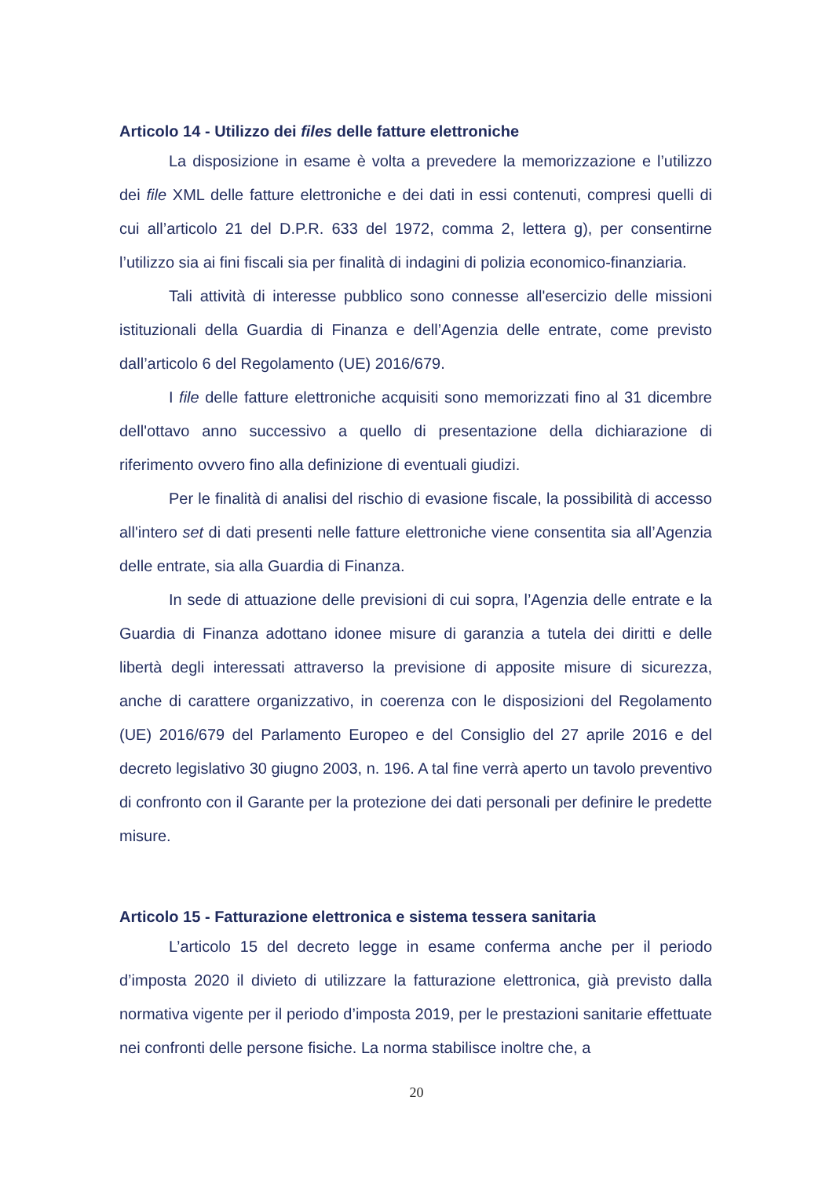Articolo 14 - Utilizzo dei files delle fatture elettroniche
La disposizione in esame è volta a prevedere la memorizzazione e l’utilizzo dei file XML delle fatture elettroniche e dei dati in essi contenuti, compresi quelli di cui all’articolo 21 del D.P.R. 633 del 1972, comma 2, lettera g), per consentirne l’utilizzo sia ai fini fiscali sia per finalità di indagini di polizia economico-finanziaria.
Tali attività di interesse pubblico sono connesse all'esercizio delle missioni istituzionali della Guardia di Finanza e dell’Agenzia delle entrate, come previsto dall’articolo 6 del Regolamento (UE) 2016/679.
I file delle fatture elettroniche acquisiti sono memorizzati fino al 31 dicembre dell'ottavo anno successivo a quello di presentazione della dichiarazione di riferimento ovvero fino alla definizione di eventuali giudizi.
Per le finalità di analisi del rischio di evasione fiscale, la possibilità di accesso all'intero set di dati presenti nelle fatture elettroniche viene consentita sia all’Agenzia delle entrate, sia alla Guardia di Finanza.
In sede di attuazione delle previsioni di cui sopra, l’Agenzia delle entrate e la Guardia di Finanza adottano idonee misure di garanzia a tutela dei diritti e delle libertà degli interessati attraverso la previsione di apposite misure di sicurezza, anche di carattere organizzativo, in coerenza con le disposizioni del Regolamento (UE) 2016/679 del Parlamento Europeo e del Consiglio del 27 aprile 2016 e del decreto legislativo 30 giugno 2003, n. 196. A tal fine verrà aperto un tavolo preventivo di confronto con il Garante per la protezione dei dati personali per definire le predette misure.
Articolo 15 - Fatturazione elettronica e sistema tessera sanitaria
L’articolo 15 del decreto legge in esame conferma anche per il periodo d’imposta 2020 il divieto di utilizzare la fatturazione elettronica, già previsto dalla normativa vigente per il periodo d’imposta 2019, per le prestazioni sanitarie effettuate nei confronti delle persone fisiche. La norma stabilisce inoltre che, a
20